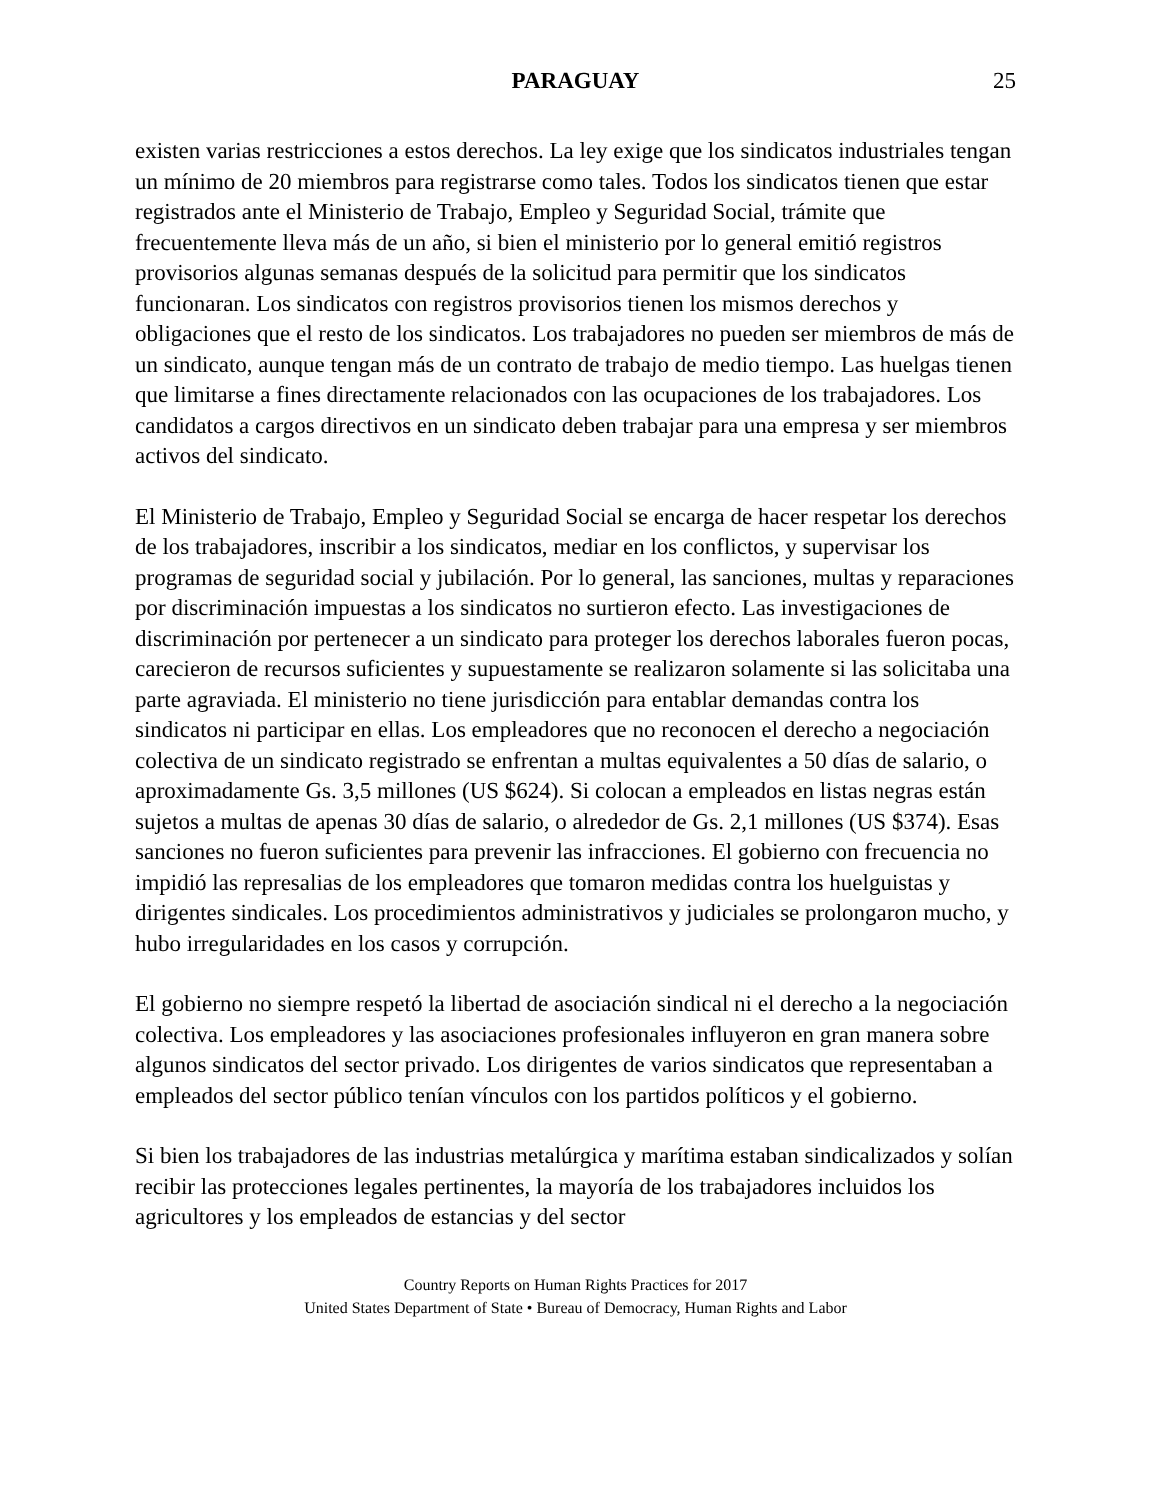PARAGUAY 25
existen varias restricciones a estos derechos. La ley exige que los sindicatos industriales tengan un mínimo de 20 miembros para registrarse como tales. Todos los sindicatos tienen que estar registrados ante el Ministerio de Trabajo, Empleo y Seguridad Social, trámite que frecuentemente lleva más de un año, si bien el ministerio por lo general emitió registros provisorios algunas semanas después de la solicitud para permitir que los sindicatos funcionaran. Los sindicatos con registros provisorios tienen los mismos derechos y obligaciones que el resto de los sindicatos. Los trabajadores no pueden ser miembros de más de un sindicato, aunque tengan más de un contrato de trabajo de medio tiempo. Las huelgas tienen que limitarse a fines directamente relacionados con las ocupaciones de los trabajadores. Los candidatos a cargos directivos en un sindicato deben trabajar para una empresa y ser miembros activos del sindicato.
El Ministerio de Trabajo, Empleo y Seguridad Social se encarga de hacer respetar los derechos de los trabajadores, inscribir a los sindicatos, mediar en los conflictos, y supervisar los programas de seguridad social y jubilación. Por lo general, las sanciones, multas y reparaciones por discriminación impuestas a los sindicatos no surtieron efecto. Las investigaciones de discriminación por pertenecer a un sindicato para proteger los derechos laborales fueron pocas, carecieron de recursos suficientes y supuestamente se realizaron solamente si las solicitaba una parte agraviada. El ministerio no tiene jurisdicción para entablar demandas contra los sindicatos ni participar en ellas. Los empleadores que no reconocen el derecho a negociación colectiva de un sindicato registrado se enfrentan a multas equivalentes a 50 días de salario, o aproximadamente Gs. 3,5 millones (US $624). Si colocan a empleados en listas negras están sujetos a multas de apenas 30 días de salario, o alrededor de Gs. 2,1 millones (US $374). Esas sanciones no fueron suficientes para prevenir las infracciones. El gobierno con frecuencia no impidió las represalias de los empleadores que tomaron medidas contra los huelguistas y dirigentes sindicales. Los procedimientos administrativos y judiciales se prolongaron mucho, y hubo irregularidades en los casos y corrupción.
El gobierno no siempre respetó la libertad de asociación sindical ni el derecho a la negociación colectiva. Los empleadores y las asociaciones profesionales influyeron en gran manera sobre algunos sindicatos del sector privado. Los dirigentes de varios sindicatos que representaban a empleados del sector público tenían vínculos con los partidos políticos y el gobierno.
Si bien los trabajadores de las industrias metalúrgica y marítima estaban sindicalizados y solían recibir las protecciones legales pertinentes, la mayoría de los trabajadores incluidos los agricultores y los empleados de estancias y del sector
Country Reports on Human Rights Practices for 2017
United States Department of State • Bureau of Democracy, Human Rights and Labor